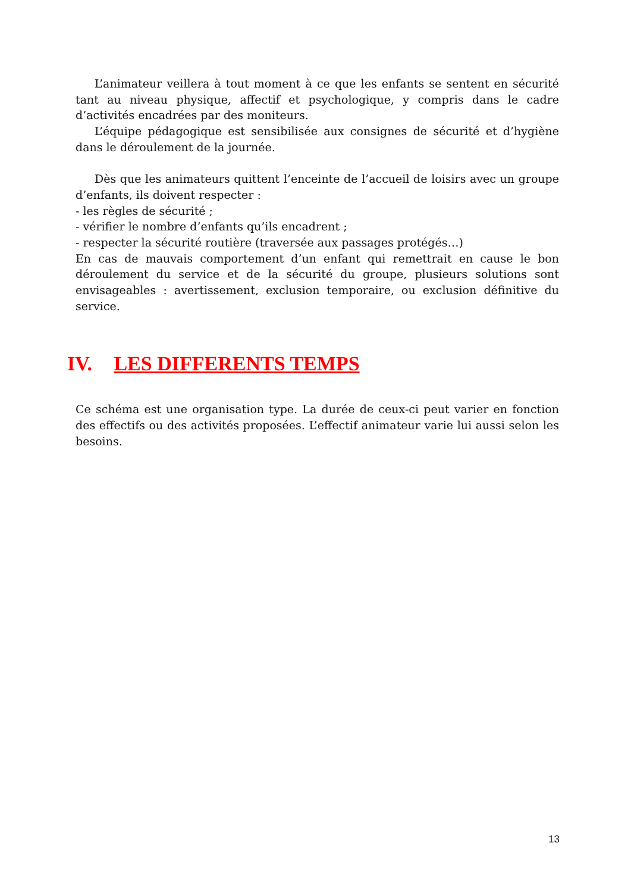L’animateur veillera à tout moment à ce que les enfants se sentent en sécurité tant au niveau physique, affectif et psychologique, y compris dans le cadre d’activités encadrées par des moniteurs.
L’équipe pédagogique est sensibilisée aux consignes de sécurité et d’hygiène dans le déroulement de la journée.
Dès que les animateurs quittent l’enceinte de l’accueil de loisirs avec un groupe d’enfants, ils doivent respecter :
- les règles de sécurité ;
- vérifier le nombre d’enfants qu’ils encadrent ;
- respecter la sécurité routière (traversée aux passages protégés…)
En cas de mauvais comportement d’un enfant qui remettrait en cause le bon déroulement du service et de la sécurité du groupe, plusieurs solutions sont envisageables : avertissement, exclusion temporaire, ou exclusion définitive du service.
IV. LES DIFFERENTS TEMPS
Ce schéma est une organisation type. La durée de ceux-ci peut varier en fonction des effectifs ou des activités proposées. L’effectif animateur varie lui aussi selon les besoins.
13